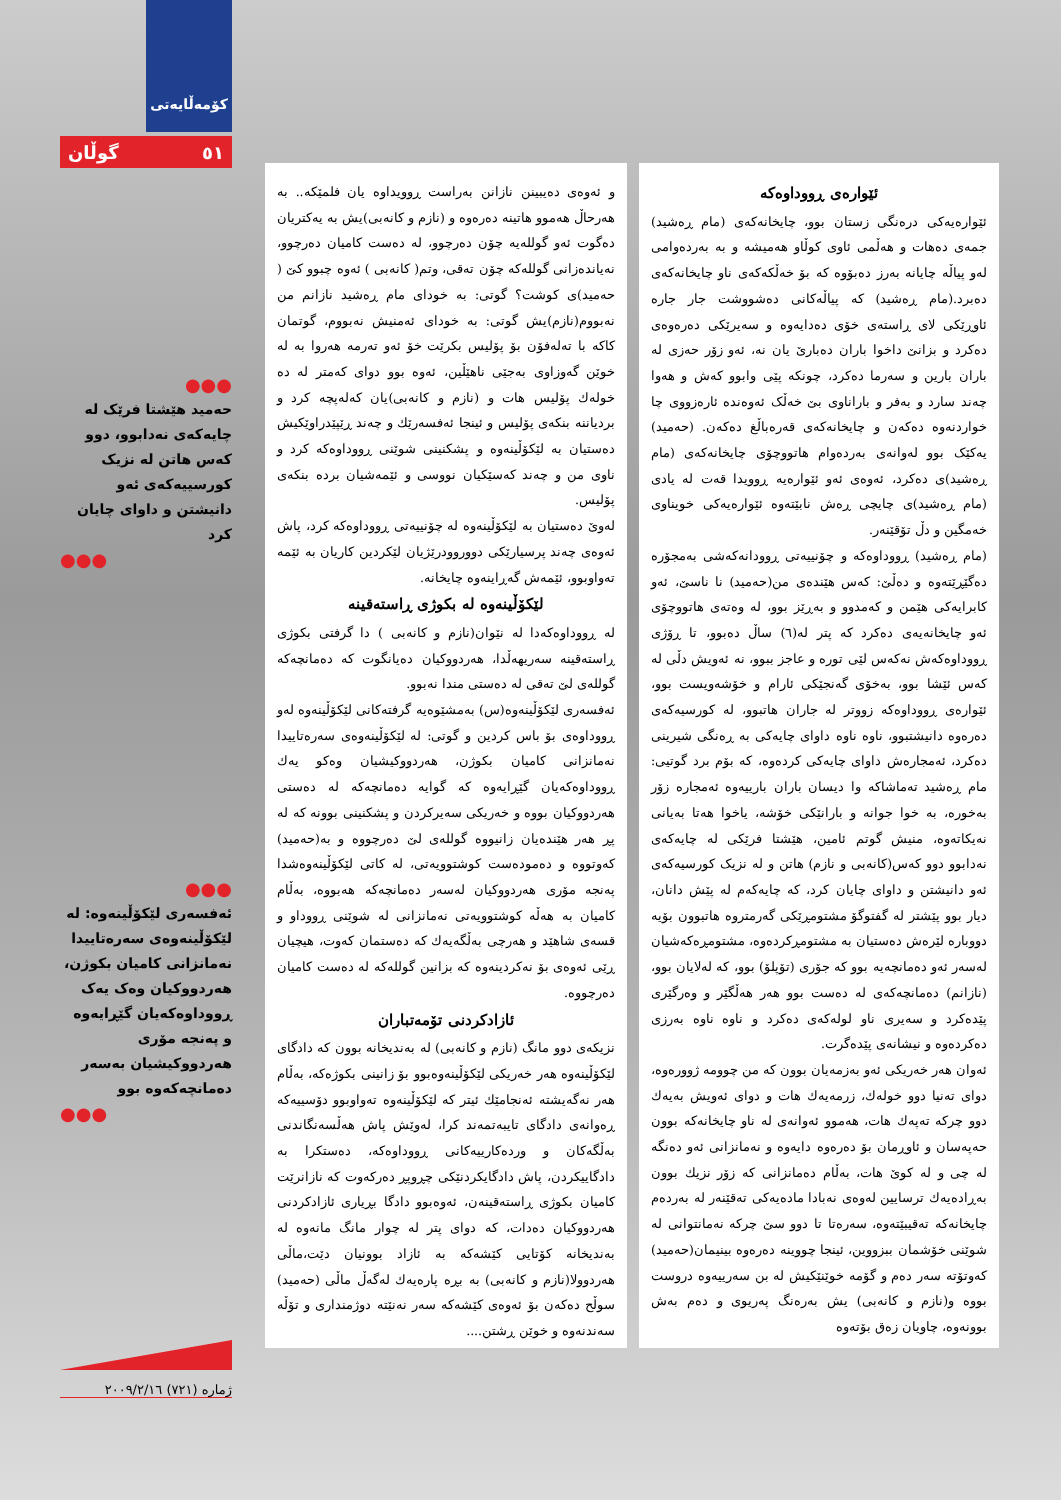کۆمەڵایەتی
٥١ گوڵان
●●●
حەمید هێشتا فرێک لە چایەکەی نەدابوو، دوو کەس هاتن لە نزیک کورسییەکەی ئەو دانیشتن و داوای چایان کرد
●●●
●●●
ئەفسەری لێکۆڵینەوە: لە لێکۆڵینەوەی سەرەتاییدا نەمانزانی کامیان بکوژن، هەردووکیان وەک یەک ڕووداوەکەیان گێڕایەوە و پەنجە مۆری هەردووکیشیان بەسەر دەمانچەکەوە بوو
●●●
ئێوارەی ڕووداوەکە
ئێوارەیەکی درەنگی زستان بوو، چایخانەکەی (مام ڕەشید) جمەی دەهات و هەڵمی ئاوی کوڵاو هەمیشە و بە بەردەوامی لەو پیاڵە چایانە بەرز دەبۆوە کە بۆ خەڵکەکەی ناو چایخانەکەی دەبرد.(مام ڕەشید) کە پیاڵەکانی دەشووشت جار جارە ئاوڕێکی لای ڕاستەی خۆی دەدایەوە و سەیرێکی دەرەوەی دەکرد و بزانێ داخوا باران دەبارێ یان نە، ئەو زۆر حەزی لە باران بارین و سەرما دەکرد، چونکە پێی وابوو کەش و هەوا چەند سارد و بەفر و باراناوی بێ خەڵک ئەوەندە ئارەزووی چا خواردنەوە دەکەن و چایخانەکەی قەرەباڵغ دەکەن. (حەمید) یەکێک بوو لەوانەی بەردەوام هاتووچۆی چایخانەکەی (مام ڕەشید)ی دەکرد، ئەوەی ئەو ئێوارەیە ڕوویدا قەت لە یادی (مام ڕەشید)ی چایچی ڕەش نابێتەوە ئێوارەیەکی خویناوی خەمگین و دڵ تۆقێنەر.
(مام ڕەشید) ڕووداوەکە و چۆنییەتی ڕوودانەکەشی بەمجۆرە دەگێڕێتەوە و دەڵێ: کەس هێندەی من(حەمید) نا ناسێ، ئەو کابرایەکی هێمن و کەمدوو و بەڕێز بوو، لە وەتەی هاتووچۆی ئەو چایخانەیەی دەکرد کە پتر لە(٦) ساڵ دەبوو، تا ڕۆژی ڕووداوەکەش نەکەس لێی تورە و عاجز ببوو، نە ئەویش دڵی لە کەس ئێشا بوو، بەخۆی گەنجێکی ئارام و خۆشەویست بوو، ئێوارەی ڕووداوەکە زووتر لە جاران هاتبوو، لە کورسیەکەی دەرەوە دانیشتبوو، ناوە ناوە داوای چایەکی بە ڕەنگی شیرینی دەکرد، ئەمجارەش داوای چایەکی کردەوە، کە بۆم برد گوتیی: مام ڕەشید تەماشاکە وا دیسان باران بارییەوە ئەمجارە زۆر بەخورە، بە خوا جوانە و بارانێکی خۆشە، یاخوا هەتا بەیانی نەیکاتەوە، منیش گوتم ئامین، هێشتا فرێکی لە چایەکەی نەدابوو دوو کەس(کانەبی و نازم) هاتن و لە نزیک کورسیەکەی ئەو دانیشتن و داوای چایان کرد، کە چایەکەم لە پێش دانان، دیار بوو پێشتر لە گفتوگۆ مشتومڕێکی گەرمتروە هاتبوون بۆیە دووبارە لێرەش دەستیان بە مشتومڕکردەوە، مشتومڕەکەشیان لەسەر ئەو دەمانچەیە بوو کە جۆری (تۆپلۆ) بوو، کە لەلایان بوو، (نازانم) دەمانچەکەی لە دەست بوو هەر هەڵگێر و وەرگێری پێدەکرد و سەیری ناو لولەکەی دەکرد و ناوە ناوە بەرزی دەکردەوە و نیشانەی پێدەگرت.
ئەوان هەر خەریکی ئەو بەزمەیان بوون کە من چوومە ژوورەوە، دوای تەنیا دوو خولەك، زرمەیەك هات و دوای ئەویش بەیەك دوو چرکە تەپەك هات، هەموو ئەوانەی لە ناو چایخانەکە بوون حەپەسان و ئاوڕمان بۆ دەرەوە دایەوە و نەمانزانی ئەو دەنگە لە چی و لە کوێ هات، بەڵام دەمانزانی کە زۆر نزیك بوون بەڕادەیەك ترسایین لەوەی نەبادا مادەیەکی تەقێنەر لە بەردەم چایخانەکە تەقیبێتەوە، سەرەتا تا دوو سێ چرکە نەمانتوانی لە شوێنی خۆشمان ببزووین، ئینجا چووینە دەرەوە بینیمان(حەمید) کەوتۆتە سەر دەم و گۆمە خوێنێکیش لە بن سەرییەوە دروست بووە و(نازم و کانەبی) یش بەرەنگ پەریوی و دەم بەش بوونەوە، چاویان زەق بۆتەوە
و ئەوەی دەیبینن نازانن بەراست ڕوویداوە یان فلمێکە.. بە هەرحاڵ هەموو هاتینە دەرەوە و (نازم و کانەبی)یش بە یەکتریان دەگوت ئەو گوللەیە چۆن دەرچوو، لە دەست کامیان دەرچوو، نەیاندەزانی گوللەکە چۆن تەقی، وتم( کانەبی ) ئەوە چبوو کێ ( حەمید)ی کوشت؟ گوتی: بە خودای مام ڕەشید نازانم من نەبووم(نازم)یش گوتی: بە خودای ئەمنیش نەبووم، گوتمان کاکە با تەلەفۆن بۆ پۆلیس بکرێت خۆ ئەو تەرمە هەروا بە لە خوێن گەوزاوی بەجێی ناهێڵین، ئەوە بوو دوای کەمتر لە دە خولەك پۆلیس هات و (نازم و کانەبی)یان کەلەپچە کرد و بردیاننە بنکەی پۆلیس و ئینجا ئەفسەرێك و چەند ڕێپێدراوێکیش دەستیان بە لێکۆڵینەوە و پشکنینی شوێنی ڕووداوەکە کرد و ناوی من و چەند کەسێکیان نووسی و ئێمەشیان بردە بنکەی پۆلیس.
لەوێ دەستیان بە لێکۆڵینەوە لە چۆنییەتی ڕووداوەکە کرد، پاش ئەوەی چەند پرسیارێکی دووروودرێژیان لێکردین کاریان بە ئێمە تەواوبوو، ئێمەش گەڕاینەوە چایخانە.
لێکۆڵینەوە لە بکوژی ڕاستەقینە
لە ڕووداوەکەدا لە نێوان(نازم و کانەبی ) دا گرفتی بکوژی ڕاستەقینە سەریهەڵدا، هەردووکیان دەیانگوت کە دەمانچەکە گوللەی لێ تەقی لە دەستی مندا نەبوو.
ئەفسەری لێکۆڵینەوە(س) بەمشێوەیە گرفتەکانی لێکۆڵینەوە لەو ڕووداوەی بۆ باس کردین و گوتی: لە لێکۆڵینەوەی سەرەتاییدا نەمانزانی کامیان بکوژن، هەردووکیشیان وەکو یەك ڕووداوەکەیان گێڕایەوە کە گوایە دەمانچەکە لە دەستی هەردووکیان بووە و خەریکی سەیرکردن و پشکنینی بوونە کە لە پڕ هەر هێندەیان زانیووە گوللەی لێ دەرچووە و بە(حەمید) کەوتووە و دەمودەست کوشتوویەتی، لە کاتی لێکۆڵینەوەشدا پەنجە مۆری هەردووکیان لەسەر دەمانچەکە هەبووە، بەڵام کامیان بە هەڵە کوشتوویەتی نەمانزانی لە شوێنی ڕووداو و قسەی شاهێد و هەرچی بەڵگەیەك کە دەستمان کەوت، هیچیان ڕێی ئەوەی بۆ نەکردینەوە کە بزانین گوللەکە لە دەست کامیان دەرچووە.
ئازادکردنی تۆمەتباران
نزیکەی دوو مانگ (نازم و کانەبی) لە بەندیخانە بوون کە دادگای لێکۆڵینەوە هەر خەریکی لێکۆڵینەوەبوو بۆ زانینی بکوژەکە، بەڵام هەر نەگەیشتە ئەنجامێك ئیتر کە لێکۆڵینەوە تەواوبوو دۆسییەکە ڕەوانەی دادگای تایبەتمەند کرا، لەوێش پاش هەڵسەنگاندنی بەڵگەکان و وردەکارییەکانی ڕووداوەکە، دەستکرا بە دادگاییکردن، پاش دادگایکردنێکی چڕوپڕ دەرکەوت کە نازانرێت کامیان بکوژی ڕاستەقینەن، ئەوەبوو دادگا بڕیاری ئازادکردنی هەردووکیان دەدات، کە دوای پتر لە چوار مانگ مانەوە لە بەندیخانە کۆتایی کێشەکە بە ئازاد بوونیان دێت،ماڵی هەردوولا(نازم و کانەبی) بە بڕە پارەیەك لەگەڵ ماڵی (حەمید) سوڵح دەکەن بۆ ئەوەی کێشەکە سەر نەنێتە دوژمنداری و تۆڵە سەندنەوە و خوێن ڕشتن....
ژمارە (٧٢١) ٢٠٠٩/٢/١٦